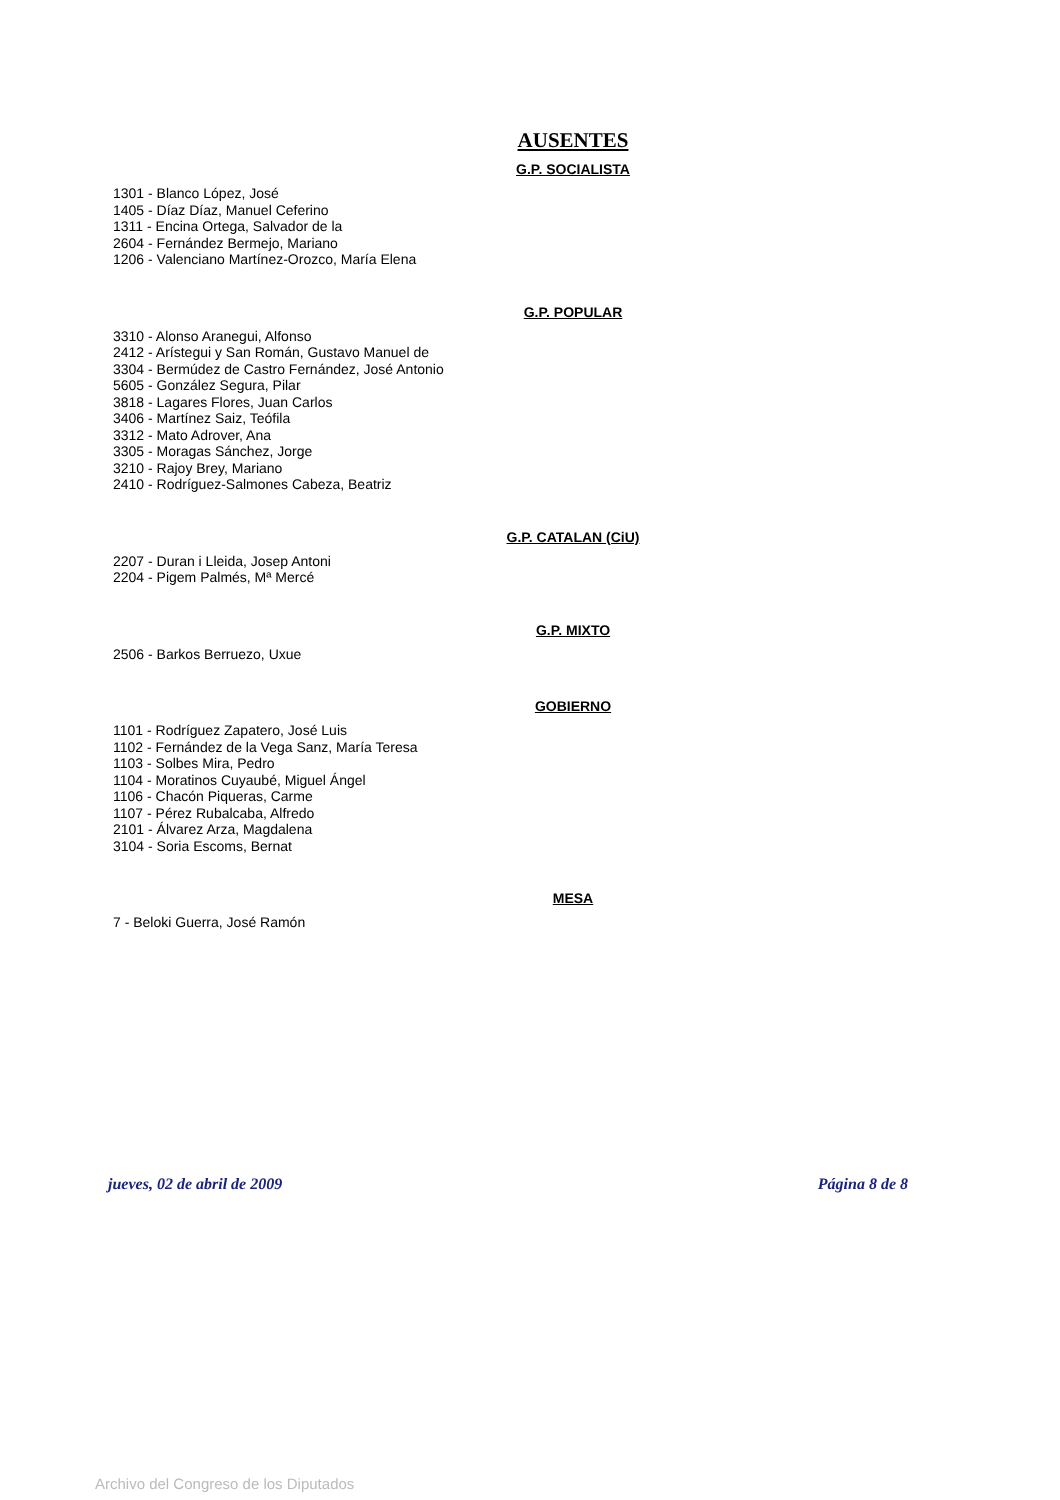AUSENTES
G.P. SOCIALISTA
1301 - Blanco López, José
1405 - Díaz Díaz, Manuel Ceferino
1311 - Encina Ortega, Salvador de la
2604 - Fernández Bermejo, Mariano
1206 - Valenciano Martínez-Orozco, María Elena
G.P. POPULAR
3310 - Alonso Aranegui, Alfonso
2412 - Arístegui y San Román, Gustavo Manuel de
3304 - Bermúdez de Castro Fernández, José Antonio
5605 - González Segura, Pilar
3818 - Lagares Flores, Juan Carlos
3406 - Martínez Saiz, Teófila
3312 - Mato Adrover, Ana
3305 - Moragas Sánchez, Jorge
3210 - Rajoy Brey, Mariano
2410 - Rodríguez-Salmones Cabeza, Beatriz
G.P. CATALAN (CiU)
2207 - Duran i Lleida, Josep Antoni
2204 - Pigem Palmés, Mª Mercé
G.P. MIXTO
2506 - Barkos Berruezo, Uxue
GOBIERNO
1101 - Rodríguez Zapatero, José Luis
1102 - Fernández de la Vega Sanz, María Teresa
1103 - Solbes Mira, Pedro
1104 - Moratinos Cuyaubé, Miguel Ángel
1106 - Chacón Piqueras, Carme
1107 - Pérez Rubalcaba, Alfredo
2101 - Álvarez Arza, Magdalena
3104 - Soria Escoms, Bernat
MESA
7 - Beloki Guerra, José Ramón
jueves, 02 de abril de 2009 Página 8 de 8
Archivo del Congreso de los Diputados